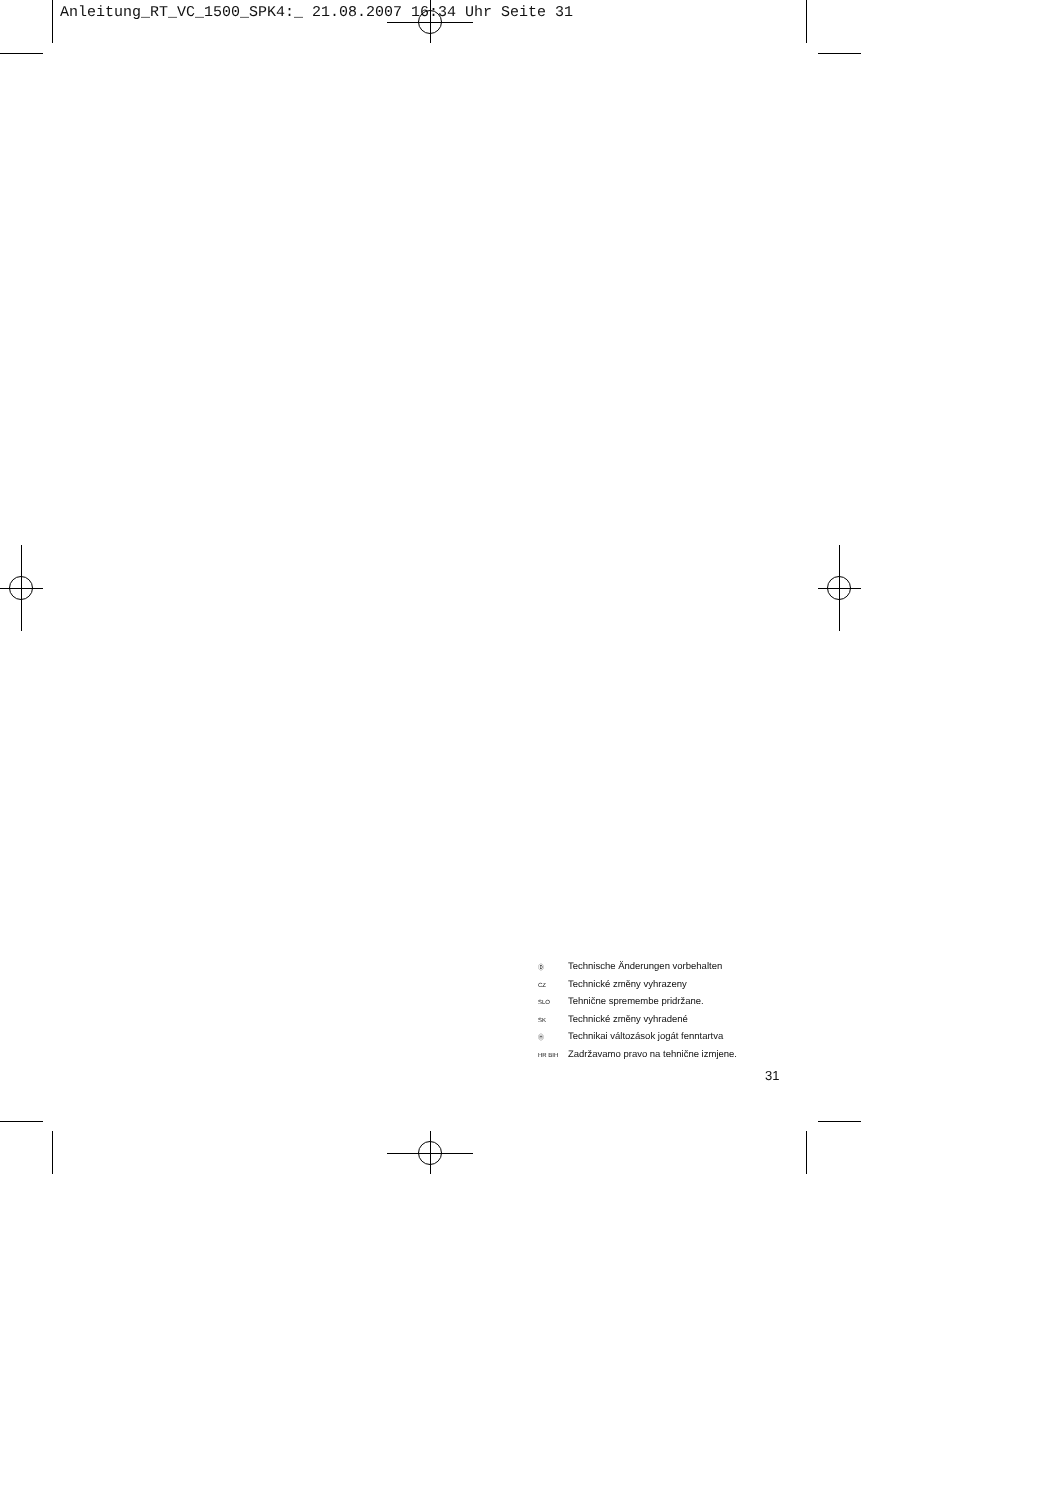Anleitung_RT_VC_1500_SPK4:_ 21.08.2007 16:34 Uhr Seite 31
Ⓓ Technische Änderungen vorbehalten
CZ Technické změny vyhrazeny
SLO Tehnične spremembe pridržane.
SK Technické změny vyhradené
Ⓗ Technikai változások jogát fenntartva
HR BIH Zadržavamo pravo na tehnične izmjene.
31